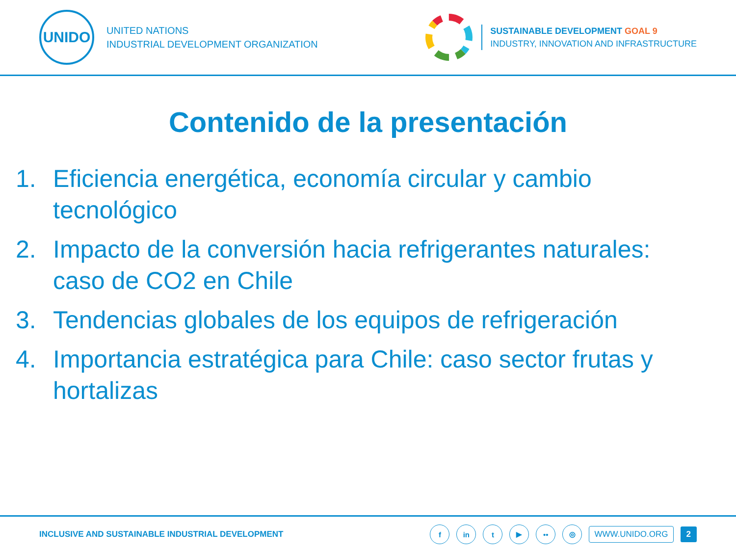UNIDO
UNITED NATIONS
INDUSTRIAL DEVELOPMENT ORGANIZATION
SUSTAINABLE DEVELOPMENT GOAL 9
INDUSTRY, INNOVATION AND INFRASTRUCTURE
Contenido de la presentación
1. Eficiencia energética, economía circular y cambio tecnológico
2. Impacto de la conversión hacia refrigerantes naturales: caso de CO2 en Chile
3. Tendencias globales de los equipos de refrigeración
4. Importancia estratégica para Chile: caso sector frutas y hortalizas
INCLUSIVE AND SUSTAINABLE INDUSTRIAL DEVELOPMENT
f in t ▶ •• ◎ WWW.UNIDO.ORG 2